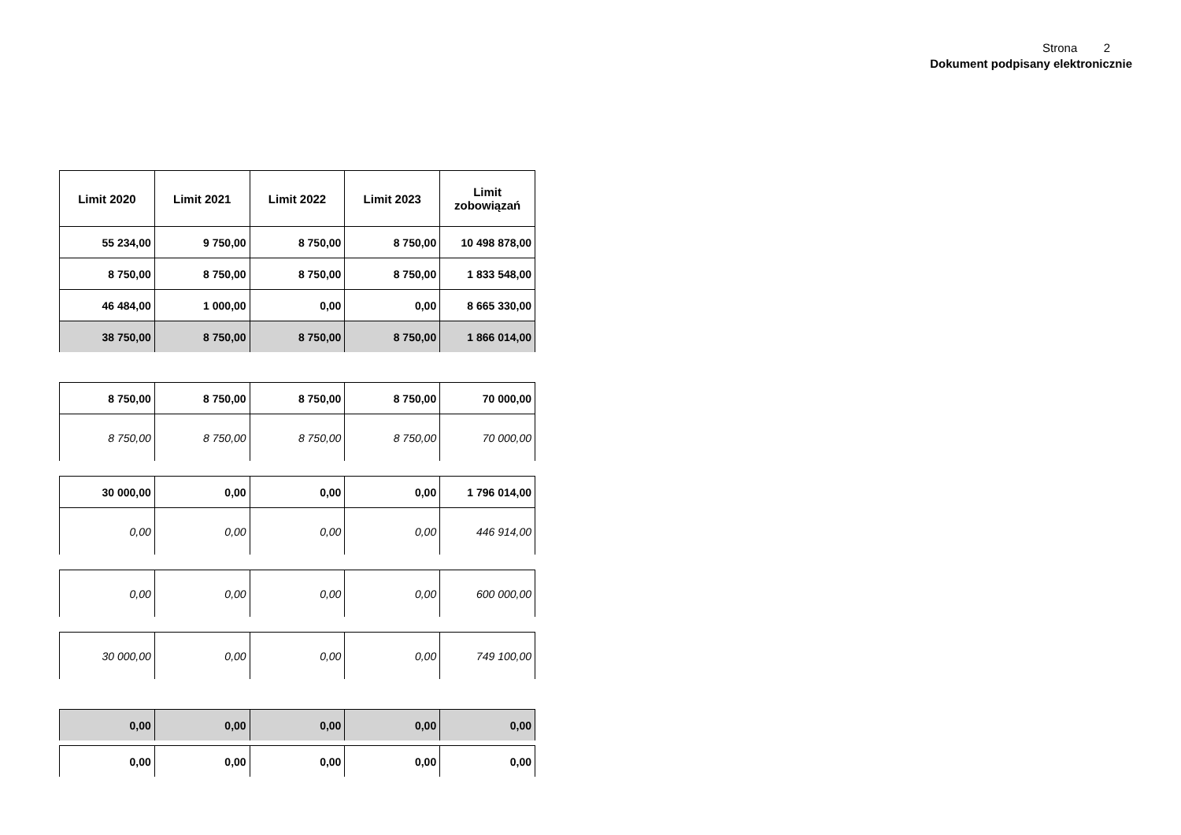Strona 2
Dokument podpisany elektronicznie
| Limit 2020 | Limit 2021 | Limit 2022 | Limit 2023 | Limit zobowiązań |
| --- | --- | --- | --- | --- |
| 55 234,00 | 9 750,00 | 8 750,00 | 8 750,00 | 10 498 878,00 |
| 8 750,00 | 8 750,00 | 8 750,00 | 8 750,00 | 1 833 548,00 |
| 46 484,00 | 1 000,00 | 0,00 | 0,00 | 8 665 330,00 |
| 38 750,00 | 8 750,00 | 8 750,00 | 8 750,00 | 1 866 014,00 |
| 8 750,00 | 8 750,00 | 8 750,00 | 8 750,00 | 70 000,00 |
| 8 750,00 | 8 750,00 | 8 750,00 | 8 750,00 | 70 000,00 |
| 30 000,00 | 0,00 | 0,00 | 0,00 | 1 796 014,00 |
| 0,00 | 0,00 | 0,00 | 0,00 | 446 914,00 |
| 0,00 | 0,00 | 0,00 | 0,00 | 600 000,00 |
| 30 000,00 | 0,00 | 0,00 | 0,00 | 749 100,00 |
| 0,00 | 0,00 | 0,00 | 0,00 | 0,00 |
| 0,00 | 0,00 | 0,00 | 0,00 | 0,00 |